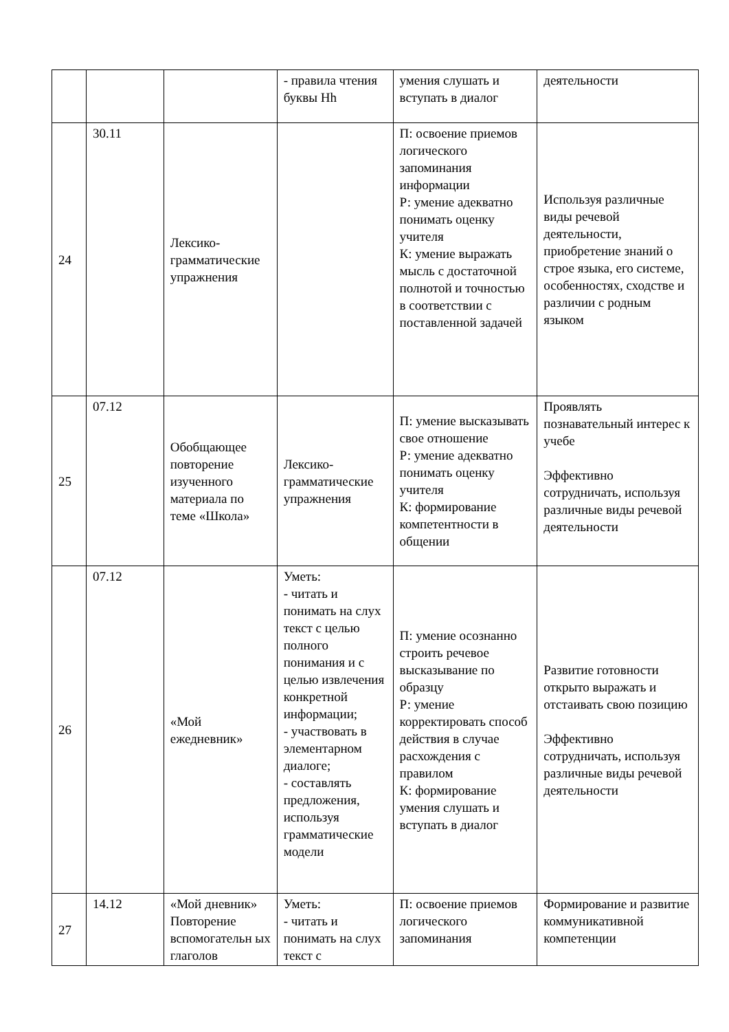| | | | - правила чтения буквы Hh | умения слушать и вступать в диалог | деятельности |
| 24 | 30.11 | Лексико-грамматические упражнения | | П: освоение приемов логического запоминания информации Р: умение адекватно понимать оценку учителя К: умение выражать мысль с достаточной полнотой и точностью в соответствии с поставленной задачей | Используя различные виды речевой деятельности, приобретение знаний о строе языка, его системе, особенностях, сходстве и различии с родным языком |
| 25 | 07.12 | Обобщающее повторение изученного материала по теме «Школа» | Лексико-грамматические упражнения | П: умение высказывать свое отношение Р: умение адекватно понимать оценку учителя К: формирование компетентности в общении | Проявлять познавательный интерес к учебе Эффективно сотрудничать, используя различные виды речевой деятельности |
| 26 | 07.12 | «Мой ежедневник» | Уметь: - читать и понимать на слух текст с целью полного понимания и с целью извлечения конкретной информации; - участвовать в элементарном диалоге; - составлять предложения, используя грамматические модели | П: умение осознанно строить речевое высказывание по образцу Р: умение корректировать способ действия в случае расхождения с правилом К: формирование умения слушать и вступать в диалог | Развитие готовности открыто выражать и отстаивать свою позицию Эффективно сотрудничать, используя различные виды речевой деятельности |
| 27 | 14.12 | «Мой дневник» Повторение вспомогательн ых глаголов | Уметь: - читать и понимать на слух текст с | П: освоение приемов логического запоминания | Формирование и развитие коммуникативной компетенции |